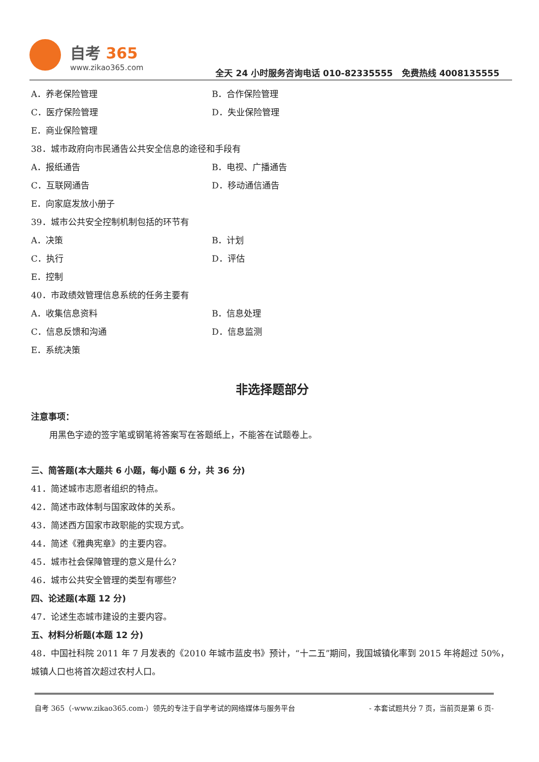自考 365
www.zikao365.com
全天 24 小时服务咨询电话 010-82335555 免费热线 4008135555
A．养老保险管理 B．合作保险管理
C．医疗保险管理 D．失业保险管理
E．商业保险管理
38．城市政府向市民通告公共安全信息的途径和手段有
A．报纸通告 B．电视、广播通告
C．互联网通告 D．移动通信通告
E．向家庭发放小册子
39．城市公共安全控制机制包括的环节有
A．决策 B．计划
C．执行 D．评估
E．控制
40．市政绩效管理信息系统的任务主要有
A．收集信息资料 B．信息处理
C．信息反馈和沟通 D．信息监测
E．系统决策
非选择题部分
注意事项：
用黑色字迹的签字笔或钢笔将答案写在答题纸上，不能答在试题卷上。
三、简答题(本大题共 6 小题，每小题 6 分，共 36 分)
41．简述城市志愿者组织的特点。
42．简述市政体制与国家政体的关系。
43．简述西方国家市政职能的实现方式。
44．简述《雅典宪章》的主要内容。
45．城市社会保障管理的意义是什么?
46．城市公共安全管理的类型有哪些?
四、论述题(本题 12 分)
47．论述生态城市建设的主要内容。
五、材料分析题(本题 12 分)
48．中国社科院 2011 年 7 月发表的《2010 年城市蓝皮书》预计，“十二五”期间，我国城镇化率到 2015 年将超过 50%，城镇人口也将首次超过农村人口。
自考 365（-www.zikao365.com-）领先的专注于自学考试的网络媒体与服务平台 - 本套试题共分 7 页，当前页是第 6 页-